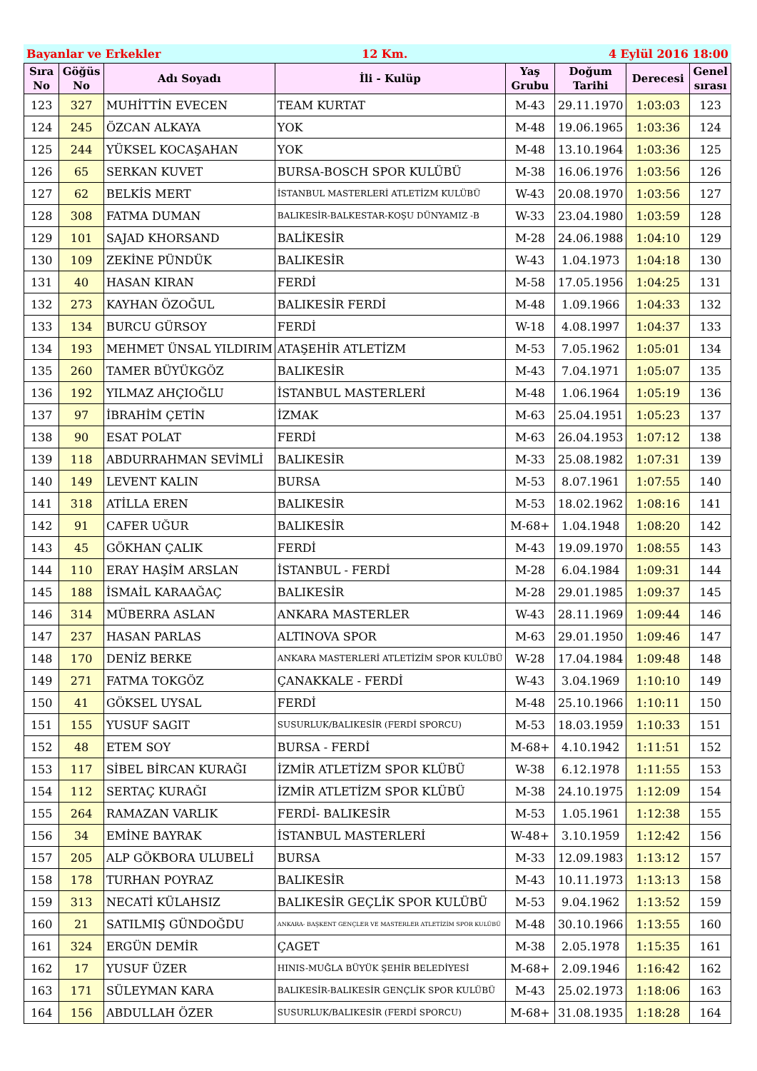Bayanlar ve Erkekler 12 Km. 4 Eylül 2016 18:00
| Sıra No | Göğüs No | Adı Soyadı | İli - Kulüp | Yaş Grubu | Doğum Tarihi | Derecesi | Genel sırası |
| --- | --- | --- | --- | --- | --- | --- | --- |
| 123 | 327 | MUHİTTİN EVECEN | TEAM KURTAT | M-43 | 29.11.1970 | 1:03:03 | 123 |
| 124 | 245 | ÖZCAN ALKAYA | YOK | M-48 | 19.06.1965 | 1:03:36 | 124 |
| 125 | 244 | YÜKSEL KOCAŞAHAN | YOK | M-48 | 13.10.1964 | 1:03:36 | 125 |
| 126 | 65 | SERKAN KUVET | BURSA-BOSCH SPOR KULÜBÜ | M-38 | 16.06.1976 | 1:03:56 | 126 |
| 127 | 62 | BELKİS MERT | İSTANBUL MASTERLERİ ATLETİZM KULÜBÜ | W-43 | 20.08.1970 | 1:03:56 | 127 |
| 128 | 308 | FATMA DUMAN | BALIKESİR-BALKESTAR-KOŞU DÜNYAMIZ -B | W-33 | 23.04.1980 | 1:03:59 | 128 |
| 129 | 101 | SAJAD KHORSAND | BALİKESİR | M-28 | 24.06.1988 | 1:04:10 | 129 |
| 130 | 109 | ZEKİNE PÜNDÜK | BALIKESİR | W-43 | 1.04.1973 | 1:04:18 | 130 |
| 131 | 40 | HASAN KIRAN | FERDİ | M-58 | 17.05.1956 | 1:04:25 | 131 |
| 132 | 273 | KAYHAN ÖZOĞUL | BALIKESİR FERDİ | M-48 | 1.09.1966 | 1:04:33 | 132 |
| 133 | 134 | BURCU GÜRSOY | FERDİ | W-18 | 4.08.1997 | 1:04:37 | 133 |
| 134 | 193 | MEHMET ÜNSAL YILDIRIM | ATAŞEHİR ATLETİZM | M-53 | 7.05.1962 | 1:05:01 | 134 |
| 135 | 260 | TAMER BÜYÜKGÖZ | BALIKESİR | M-43 | 7.04.1971 | 1:05:07 | 135 |
| 136 | 192 | YILMAZ AHÇIOĞLU | İSTANBUL MASTERLERİ | M-48 | 1.06.1964 | 1:05:19 | 136 |
| 137 | 97 | İBRAHİM ÇETİN | İZMAK | M-63 | 25.04.1951 | 1:05:23 | 137 |
| 138 | 90 | ESAT POLAT | FERDİ | M-63 | 26.04.1953 | 1:07:12 | 138 |
| 139 | 118 | ABDURRAHMAN SEVİMLİ | BALIKESİR | M-33 | 25.08.1982 | 1:07:31 | 139 |
| 140 | 149 | LEVENT KALIN | BURSA | M-53 | 8.07.1961 | 1:07:55 | 140 |
| 141 | 318 | ATİLLA EREN | BALIKESİR | M-53 | 18.02.1962 | 1:08:16 | 141 |
| 142 | 91 | CAFER UĞUR | BALIKESİR | M-68+ | 1.04.1948 | 1:08:20 | 142 |
| 143 | 45 | GÖKHAN ÇALIK | FERDİ | M-43 | 19.09.1970 | 1:08:55 | 143 |
| 144 | 110 | ERAY HAŞİM ARSLAN | İSTANBUL - FERDİ | M-28 | 6.04.1984 | 1:09:31 | 144 |
| 145 | 188 | İSMAİL KARAAĞAÇ | BALIKESİR | M-28 | 29.01.1985 | 1:09:37 | 145 |
| 146 | 314 | MÜBERRA ASLAN | ANKARA MASTERLER | W-43 | 28.11.1969 | 1:09:44 | 146 |
| 147 | 237 | HASAN PARLAS | ALTINOVA SPOR | M-63 | 29.01.1950 | 1:09:46 | 147 |
| 148 | 170 | DENİZ BERKE | ANKARA MASTERLERİ ATLETİZİM SPOR KULÜBÜ | W-28 | 17.04.1984 | 1:09:48 | 148 |
| 149 | 271 | FATMA TOKGÖZ | ÇANAKKALE - FERDİ | W-43 | 3.04.1969 | 1:10:10 | 149 |
| 150 | 41 | GÖKSEL UYSAL | FERDİ | M-48 | 25.10.1966 | 1:10:11 | 150 |
| 151 | 155 | YUSUF SAGIT | SUSURLUK/BALIKESİR (FERDİ SPORCU) | M-53 | 18.03.1959 | 1:10:33 | 151 |
| 152 | 48 | ETEM SOY | BURSA - FERDİ | M-68+ | 4.10.1942 | 1:11:51 | 152 |
| 153 | 117 | SİBEL BİRCAN KURAĞI | İZMİR ATLETİZM SPOR KLÜBÜ | W-38 | 6.12.1978 | 1:11:55 | 153 |
| 154 | 112 | SERTAÇ KURAĞI | İZMİR ATLETİZM SPOR KLÜBÜ | M-38 | 24.10.1975 | 1:12:09 | 154 |
| 155 | 264 | RAMAZAN VARLIK | FERDİ- BALIKESİR | M-53 | 1.05.1961 | 1:12:38 | 155 |
| 156 | 34 | EMİNE BAYRAK | İSTANBUL MASTERLERİ | W-48+ | 3.10.1959 | 1:12:42 | 156 |
| 157 | 205 | ALP GÖKBORA ULUBELİ | BURSA | M-33 | 12.09.1983 | 1:13:12 | 157 |
| 158 | 178 | TURHAN POYRAZ | BALIKESİR | M-43 | 10.11.1973 | 1:13:13 | 158 |
| 159 | 313 | NECATİ KÜLAHSIZ | BALIKESİR GEÇLİK SPOR KULÜBÜ | M-53 | 9.04.1962 | 1:13:52 | 159 |
| 160 | 21 | SATILMIŞ GÜNDOĞDU | ANKARA- BAŞKENT GENÇLER VE MASTERLER ATLETİZİM SPOR KULÜBÜ | M-48 | 30.10.1966 | 1:13:55 | 160 |
| 161 | 324 | ERGÜN DEMİR | ÇAGET | M-38 | 2.05.1978 | 1:15:35 | 161 |
| 162 | 17 | YUSUF ÜZER | HINIS-MUĞLA BÜYÜK ŞEHİR BELEDİYESİ | M-68+ | 2.09.1946 | 1:16:42 | 162 |
| 163 | 171 | SÜLEYMAN KARA | BALIKESİR-BALIKESİR GENÇLİK SPOR KULÜBÜ | M-43 | 25.02.1973 | 1:18:06 | 163 |
| 164 | 156 | ABDULLAH ÖZER | SUSURLUK/BALIKESİR (FERDİ SPORCU) | M-68+ | 31.08.1935 | 1:18:28 | 164 |